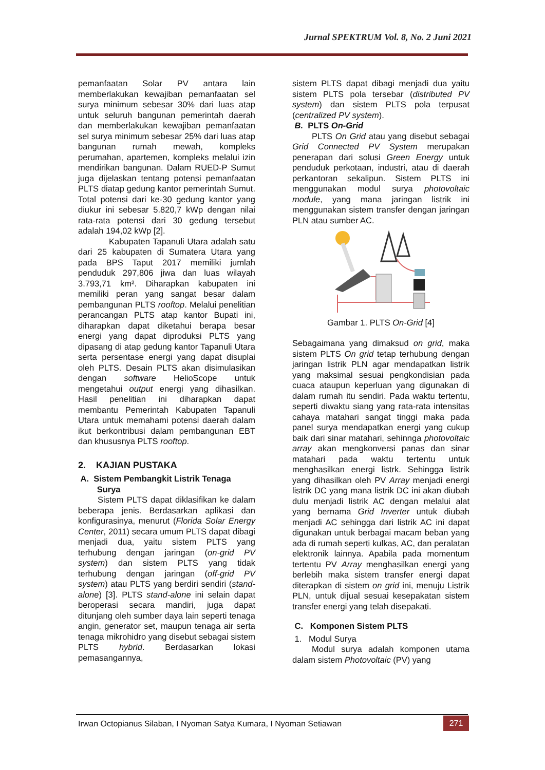Jurnal SPEKTRUM Vol. 8, No. 2 Juni 2021
pemanfaatan Solar PV antara lain memberlakukan kewajiban pemanfaatan sel surya minimum sebesar 30% dari luas atap untuk seluruh bangunan pemerintah daerah dan memberlakukan kewajiban pemanfaatan sel surya minimum sebesar 25% dari luas atap bangunan rumah mewah, kompleks perumahan, apartemen, kompleks melalui izin mendirikan bangunan. Dalam RUED-P Sumut juga dijelaskan tentang potensi pemanfaatan PLTS diatap gedung kantor pemerintah Sumut. Total potensi dari ke-30 gedung kantor yang diukur ini sebesar 5.820,7 kWp dengan nilai rata-rata potensi dari 30 gedung tersebut adalah 194,02 kWp [2].
Kabupaten Tapanuli Utara adalah satu dari 25 kabupaten di Sumatera Utara yang pada BPS Taput 2017 memiliki jumlah penduduk 297,806 jiwa dan luas wilayah 3.793,71 km². Diharapkan kabupaten ini memiliki peran yang sangat besar dalam pembangunan PLTS rooftop. Melalui penelitian perancangan PLTS atap kantor Bupati ini, diharapkan dapat diketahui berapa besar energi yang dapat diproduksi PLTS yang dipasang di atap gedung kantor Tapanuli Utara serta persentase energi yang dapat disuplai oleh PLTS. Desain PLTS akan disimulasikan dengan software HelioScope untuk mengetahui output energi yang dihasilkan. Hasil penelitian ini diharapkan dapat membantu Pemerintah Kabupaten Tapanuli Utara untuk memahami potensi daerah dalam ikut berkontribusi dalam pembangunan EBT dan khususnya PLTS rooftop.
2. KAJIAN PUSTAKA
A. Sistem Pembangkit Listrik Tenaga
Surya
Sistem PLTS dapat diklasifikan ke dalam beberapa jenis. Berdasarkan aplikasi dan konfigurasinya, menurut (Florida Solar Energy Center, 2011) secara umum PLTS dapat dibagi menjadi dua, yaitu sistem PLTS yang terhubung dengan jaringan (on-grid PV system) dan sistem PLTS yang tidak terhubung dengan jaringan (off-grid PV system) atau PLTS yang berdiri sendiri (stand-alone) [3]. PLTS stand-alone ini selain dapat beroperasi secara mandiri, juga dapat ditunjang oleh sumber daya lain seperti tenaga angin, generator set, maupun tenaga air serta tenaga mikrohidro yang disebut sebagai sistem PLTS hybrid. Berdasarkan lokasi pemasangannya,
sistem PLTS dapat dibagi menjadi dua yaitu sistem PLTS pola tersebar (distributed PV system) dan sistem PLTS pola terpusat (centralized PV system).
B. PLTS On-Grid
PLTS On Grid atau yang disebut sebagai Grid Connected PV System merupakan penerapan dari solusi Green Energy untuk penduduk perkotaan, industri, atau di daerah perkantoran sekalipun. Sistem PLTS ini menggunakan modul surya photovoltaic module, yang mana jaringan listrik ini menggunakan sistem transfer dengan jaringan PLN atau sumber AC.
Gambar 1. PLTS On-Grid [4]
Sebagaimana yang dimaksud on grid, maka sistem PLTS On grid tetap terhubung dengan jaringan listrik PLN agar mendapatkan listrik yang maksimal sesuai pengkondisian pada cuaca ataupun keperluan yang digunakan di dalam rumah itu sendiri. Pada waktu tertentu, seperti diwaktu siang yang rata-rata intensitas cahaya matahari sangat tinggi maka pada panel surya mendapatkan energi yang cukup baik dari sinar matahari, sehinnga photovoltaic array akan mengkonversi panas dan sinar matahari pada waktu tertentu untuk menghasilkan energi listrk. Sehingga listrik yang dihasilkan oleh PV Array menjadi energi listrik DC yang mana listrik DC ini akan diubah dulu menjadi listrik AC dengan melalui alat yang bernama Grid Inverter untuk diubah menjadi AC sehingga dari listrik AC ini dapat digunakan untuk berbagai macam beban yang ada di rumah seperti kulkas, AC, dan peralatan elektronik lainnya. Apabila pada momentum tertentu PV Array menghasilkan energi yang berlebih maka sistem transfer energi dapat diterapkan di sistem on grid ini, menuju Listrik PLN, untuk dijual sesuai kesepakatan sistem transfer energi yang telah disepakati.
C. Komponen Sistem PLTS
1. Modul Surya
Modul surya adalah komponen utama dalam sistem Photovoltaic (PV) yang
Irwan Octopianus Silaban, I Nyoman Satya Kumara, I Nyoman Setiawan
271